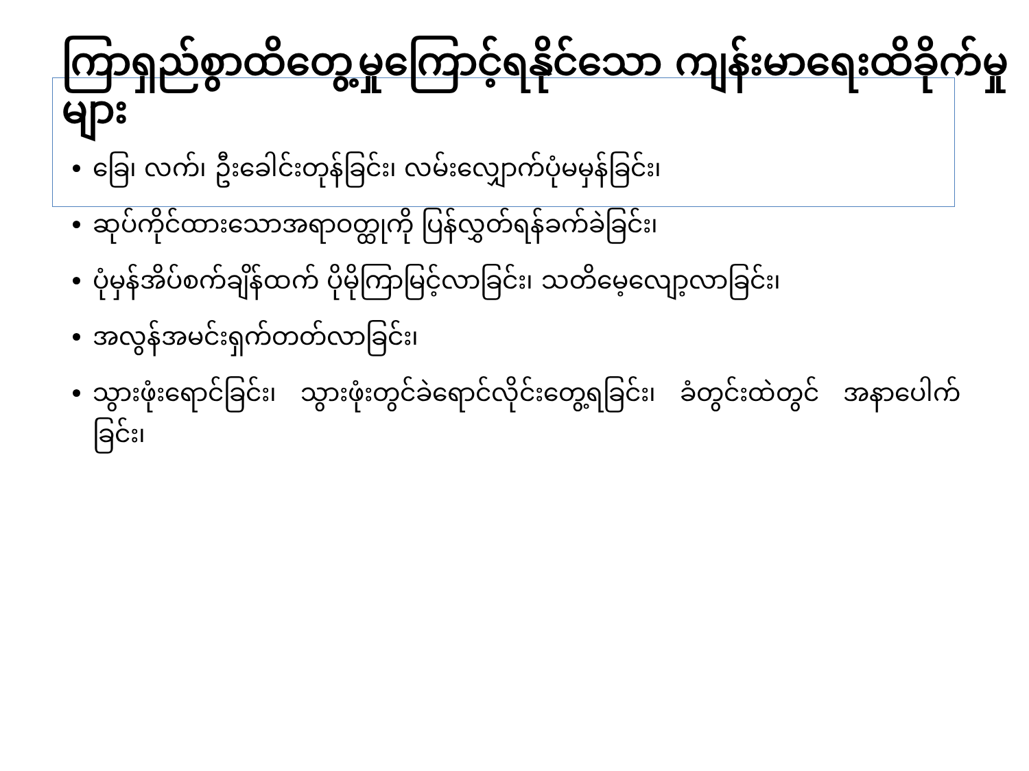ကြာရှည်စွာထိတွေ့မှုကြောင့်ရနိုင်သော ကျန်းမာရေးထိခိုက်မှုများ
ခြေ၊ လက်၊ ဦးခေါင်းတုန်ခြင်း၊ လမ်းလျှောက်ပုံမမှန်ခြင်း၊
ဆုပ်ကိုင်ထားသောအရာဝတ္ထုကို ပြန်လွှတ်ရန်ခက်ခဲခြင်း၊
ပုံမှန်အိပ်စက်ချိန်ထက် ပိုမိုကြာမြင့်လာခြင်း၊ သတိမေ့လျော့လာခြင်း၊
အလွန်အမင်းရှက်တတ်လာခြင်း၊
သွားဖုံးရောင်ခြင်း၊ သွားဖုံးတွင်ခဲရောင်လိုင်းတွေ့ရခြင်း၊ ခံတွင်းထဲတွင် အနာပေါက်ခြင်း၊